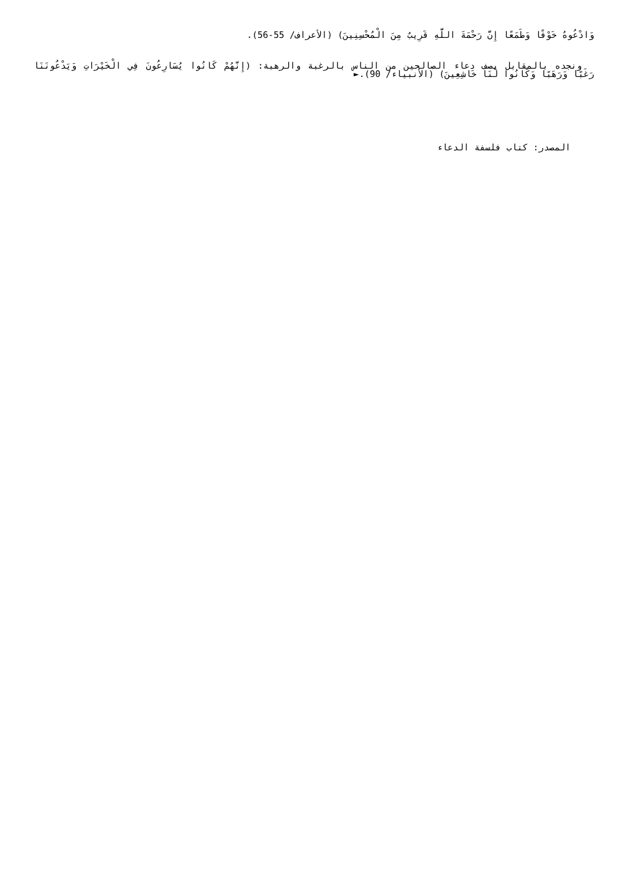وَادْعُوهُ خَوْفًا وَطَمَعًا إِنَّ رَحْمَةَ اللَّهِ قَرِيبٌ مِنَ الْمُحْسِنِينَ) (الأعراف/ 55-56).
ونجده بالمقابل يصف دعاء الصالحين من الناس بالرغبة والرهبة: (إِنَّهُمْ كَانُوا يُسَارِعُونَ فِي الْخَيْرَاتِ وَيَدْعُونَنَا رَغَبًا وَرَهَبًا وَكَانُوا لَنَا خَاشِعِينَ) (الأنبياء/ 90).►
المصدر: كتاب فلسفة الدعاء